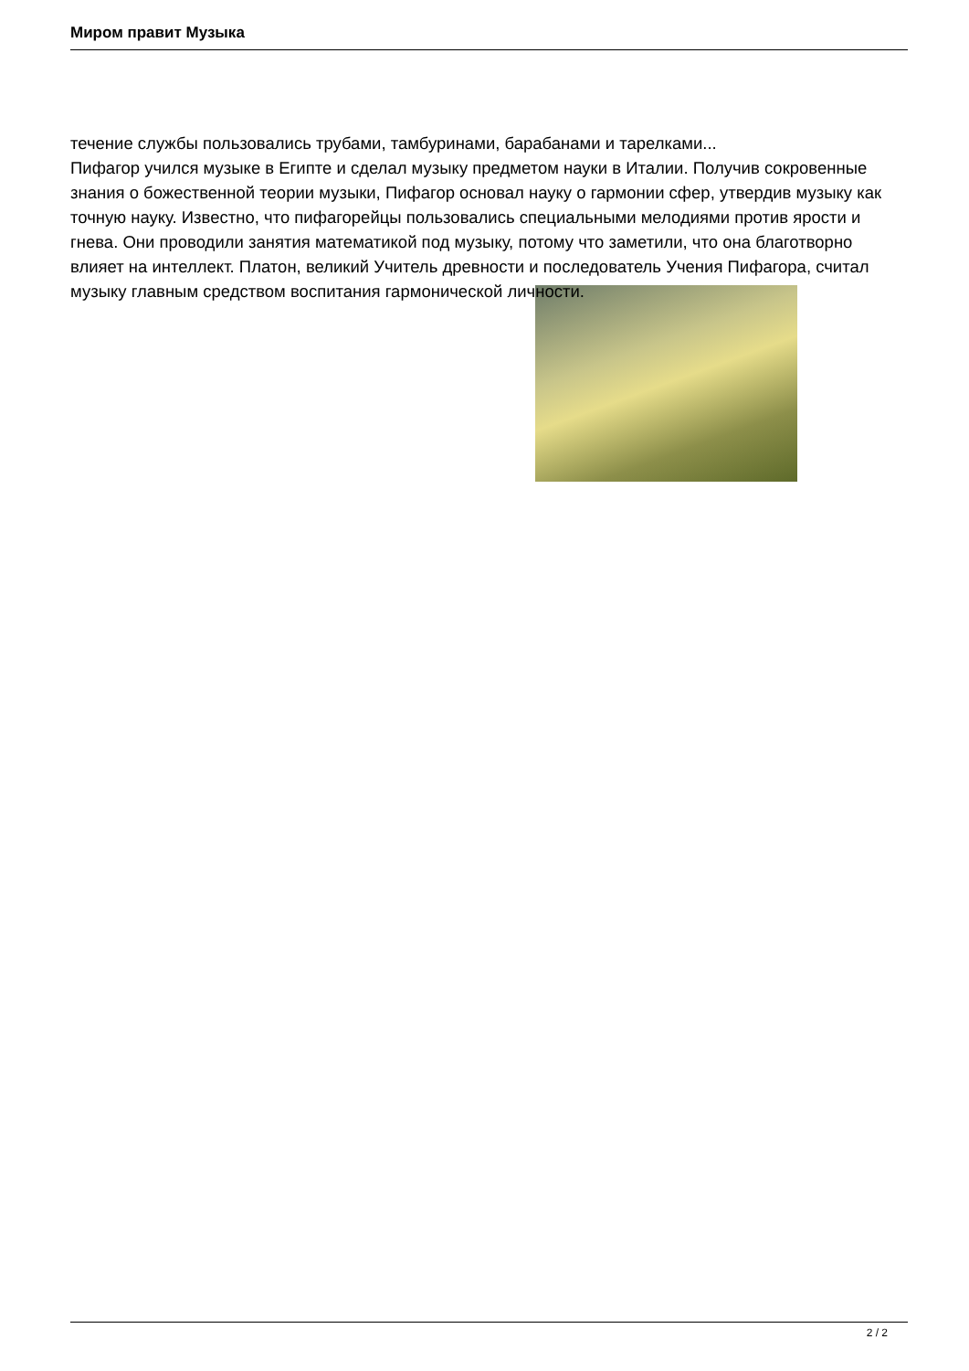Миром правит Музыка
течение службы пользовались трубами, тамбуринами, барабанами и тарелками...
Пифагор учился музыке в Египте и сделал музыку предметом науки в Италии. Получив сокровенные знания о божественной теории музыки, Пифагор основал науку о гармонии сфер, утвердив музыку как точную науку. Известно, что пифагорейцы пользовались специальными мелодиями против ярости и гнева. Они проводили занятия математикой под музыку, потому что заметили, что она благотворно влияет на интеллект. Платон, великий Учитель древности и последователь Учения Пифагора, считал музыку главным средством воспитания гармонической личности.
2 / 2